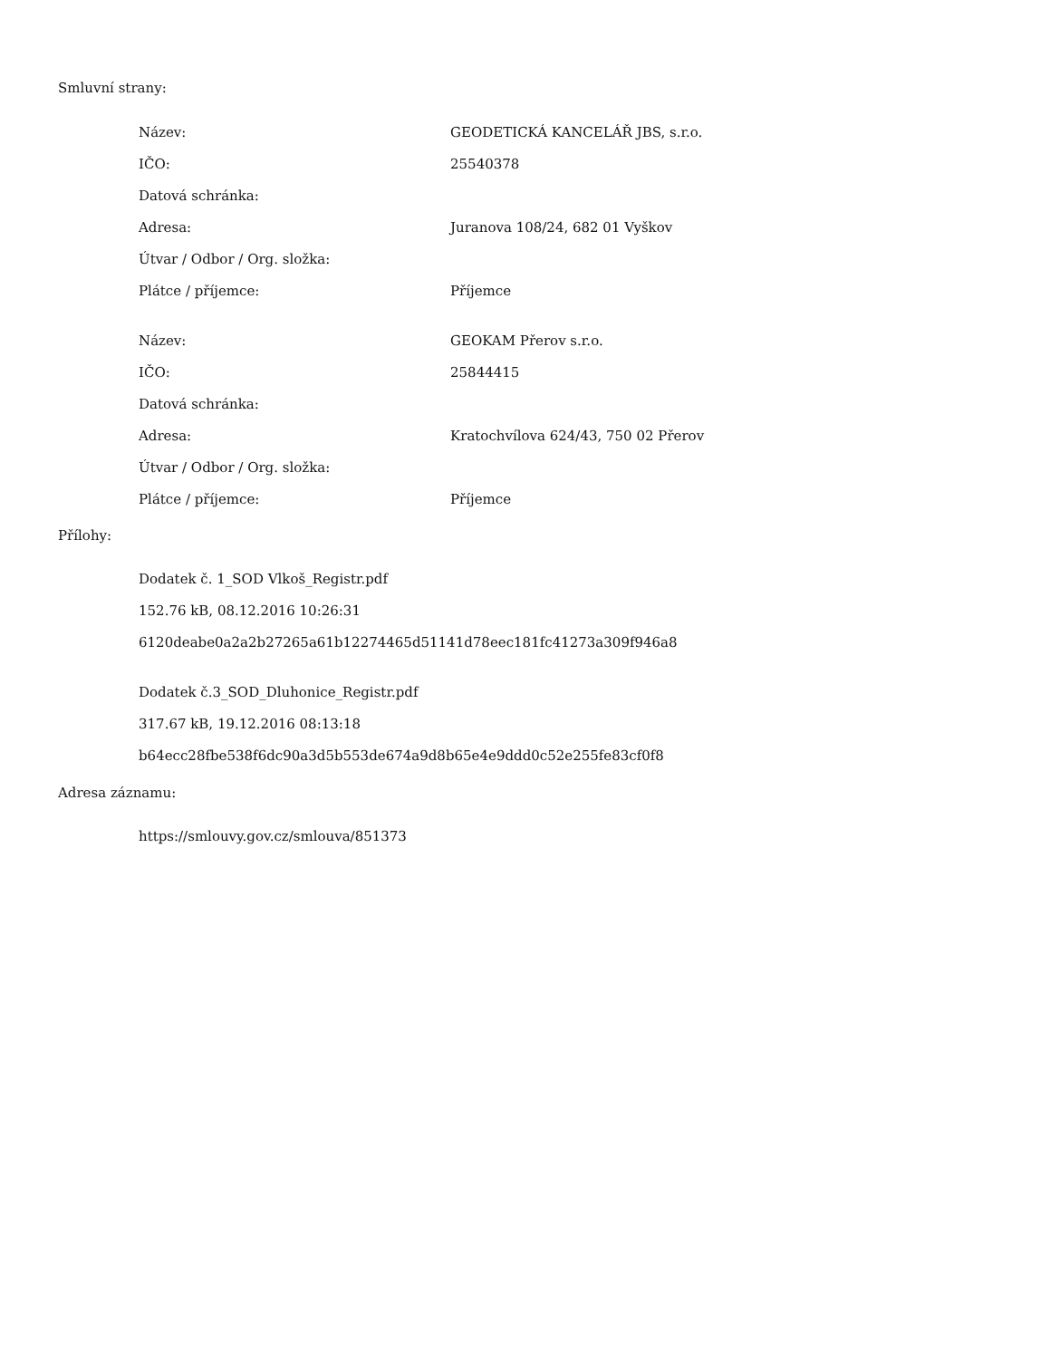Smluvní strany:
| Název: | GEODETICKÁ KANCELÁŘ JBS, s.r.o. |
| IČO: | 25540378 |
| Datová schránka: | |
| Adresa: | Juranova 108/24, 682 01 Vyškov |
| Útvar / Odbor / Org. složka: | |
| Plátce / příjemce: | Příjemce |
| Název: | GEOKAM Přerov s.r.o. |
| IČO: | 25844415 |
| Datová schránka: | |
| Adresa: | Kratochvílova 624/43, 750 02 Přerov |
| Útvar / Odbor / Org. složka: | |
| Plátce / příjemce: | Příjemce |
Přílohy:
Dodatek č. 1_SOD Vlkoš_Registr.pdf
152.76 kB, 08.12.2016 10:26:31
6120deabe0a2a2b27265a61b12274465d51141d78eec181fc41273a309f946a8
Dodatek č.3_SOD_Dluhonice_Registr.pdf
317.67 kB, 19.12.2016 08:13:18
b64ecc28fbe538f6dc90a3d5b553de674a9d8b65e4e9ddd0c52e255fe83cf0f8
Adresa záznamu:
https://smlouvy.gov.cz/smlouva/851373